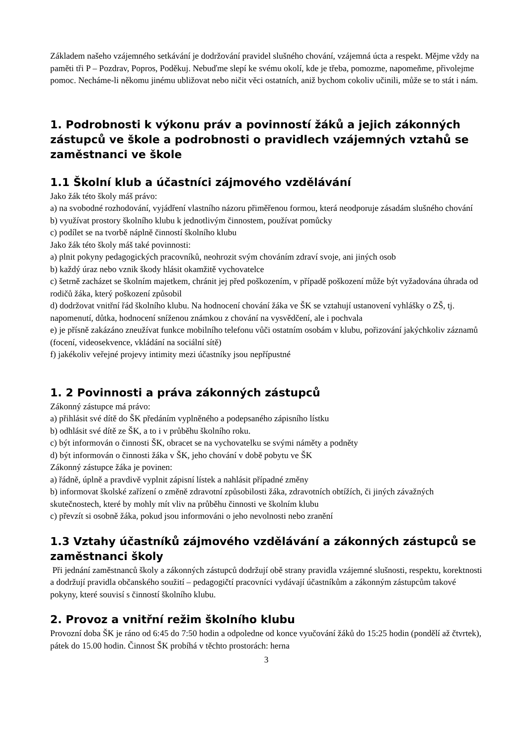Základem našeho vzájemného setkávání je dodržování pravidel slušného chování, vzájemná úcta a respekt. Mějme vždy na paměti tři P – Pozdrav, Popros, Poděkuj. Nebuďme slepí ke svému okolí, kde je třeba, pomozme, napomeňme, přivolejme pomoc. Necháme-li někomu jinému ubližovat nebo ničit věci ostatních, aniž bychom cokoliv učinili, může se to stát i nám.
1. Podrobnosti k výkonu práv a povinností žáků a jejich zákonných zástupců ve škole a podrobnosti o pravidlech vzájemných vztahů se zaměstnanci ve škole
1.1 Školní klub a účastníci zájmového vzdělávání
Jako žák této školy máš právo:
a) na svobodné rozhodování, vyjádření vlastního názoru přiměřenou formou, která neodporuje zásadám slušného chování
b) využívat prostory školního klubu k jednotlivým činnostem, používat pomůcky
c) podílet se na tvorbě náplně činností školního klubu
Jako žák této školy máš také povinnosti:
a) plnit pokyny pedagogických pracovníků, neohrozit svým chováním zdraví svoje, ani jiných osob
b) každý úraz nebo vznik škody hlásit okamžitě vychovatelce
c) šetrně zacházet se školním majetkem, chránit jej před poškozením, v případě poškození může být vyžadována úhrada od rodičů žáka, který poškození způsobil
d) dodržovat vnitřní řád školního klubu. Na hodnocení chování žáka ve ŠK se vztahují ustanovení vyhlášky o ZŠ, tj. napomenutí, důtka, hodnocení sníženou známkou z chování na vysvědčení, ale i pochvala
e) je přísně zakázáno zneužívat funkce mobilního telefonu vůči ostatním osobám v klubu, pořizování jakýchkoliv záznamů (focení, videosekvence, vkládání na sociální sítě)
f) jakékoliv veřejné projevy intimity mezi účastníky jsou nepřípustné
1. 2 Povinnosti a práva zákonných zástupců
Zákonný zástupce má právo:
a) přihlásit své dítě do ŠK předáním vyplněného a podepsaného zápisního lístku
b) odhlásit své dítě ze ŠK, a to i v průběhu školního roku.
c) být informován o činnosti ŠK, obracet se na vychovatelku se svými náměty a podněty
d) být informován o činnosti žáka v ŠK, jeho chování v době pobytu ve ŠK
Zákonný zástupce žáka je povinen:
a) řádně, úplně a pravdivě vyplnit zápisní lístek a nahlásit případné změny
b) informovat školské zařízení o změně zdravotní způsobilosti žáka, zdravotních obtížích, či jiných závažných skutečnostech, které by mohly mít vliv na průběhu činnosti ve školním klubu
c) převzít si osobně žáka, pokud jsou informováni o jeho nevolnosti nebo zranění
1.3 Vztahy účastníků zájmového vzdělávání a zákonných zástupců se zaměstnanci školy
Při jednání zaměstnanců školy a zákonných zástupců dodržují obě strany pravidla vzájemné slušnosti, respektu, korektnosti a dodržují pravidla občanského soužití – pedagogičtí pracovníci vydávají účastníkům a zákonným zástupcům takové pokyny, které souvisí s činností školního klubu.
2. Provoz a vnitřní režim školního klubu
Provozní doba ŠK je ráno od 6:45 do 7:50 hodin a odpoledne od konce vyučování žáků do 15:25 hodin (pondělí až čtvrtek), pátek do 15.00 hodin. Činnost ŠK probíhá v těchto prostorách: herna
3